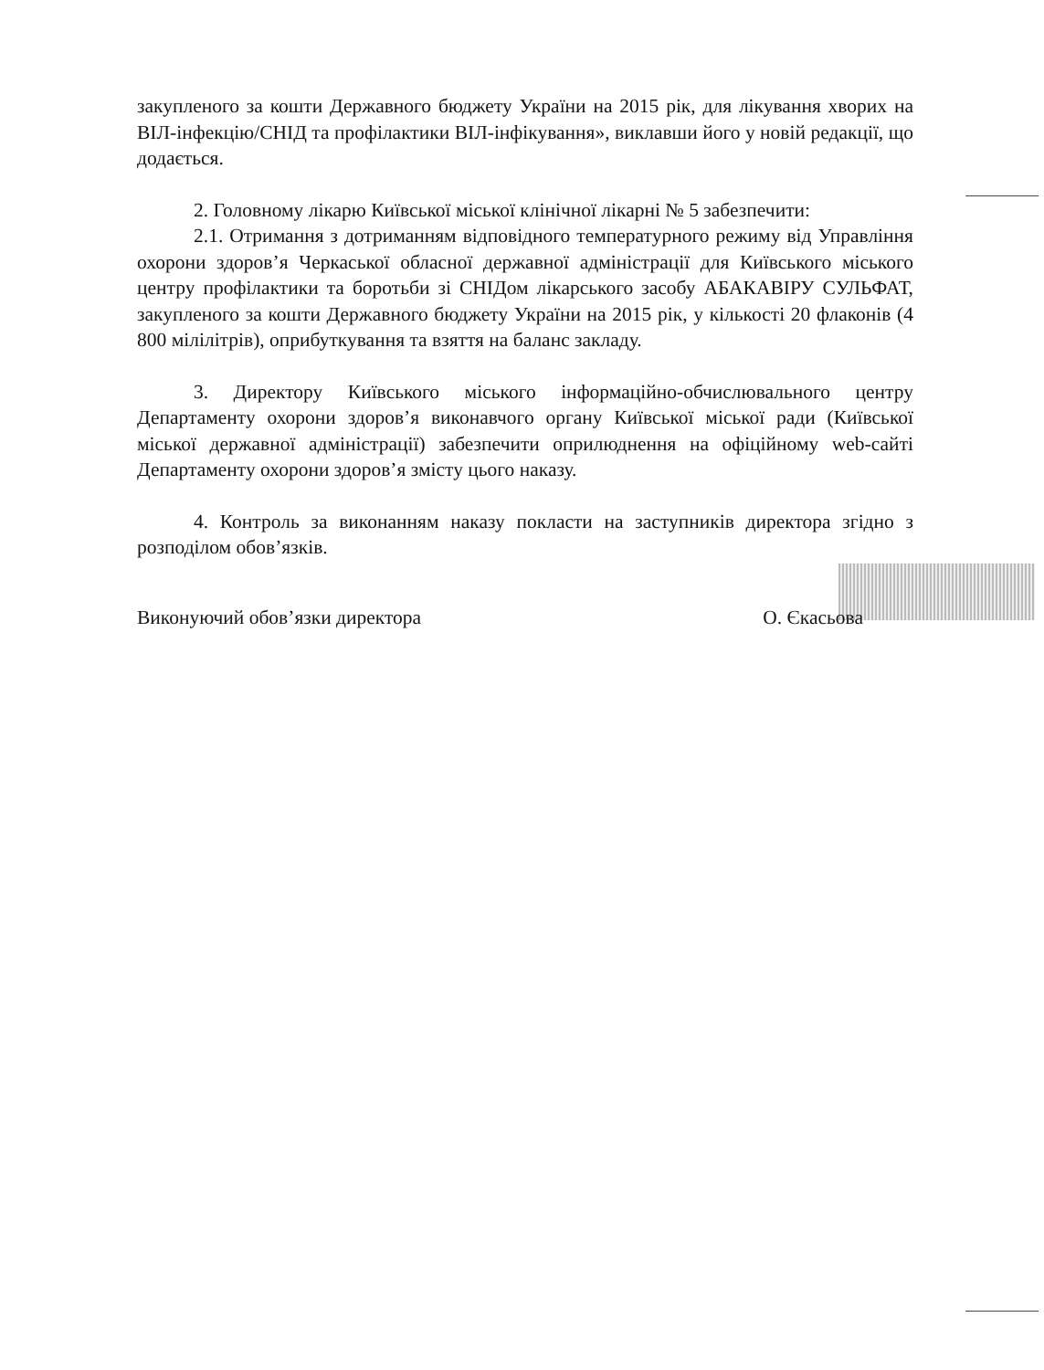закупленого за кошти Державного бюджету України на 2015 рік, для лікування хворих на ВІЛ-інфекцію/СНІД та профілактики ВІЛ-інфікування», виклавши його у новій редакції, що додається.
2. Головному лікарю Київської міської клінічної лікарні № 5 забезпечити:
2.1. Отримання з дотриманням відповідного температурного режиму від Управління охорони здоров’я Черкаської обласної державної адміністрації для Київського міського центру профілактики та боротьби зі СНІДом лікарського засобу АБАКАВІРУ СУЛЬФАТ, закупленого за кошти Державного бюджету України на 2015 рік, у кількості 20 флаконів (4 800 мілілітрів), оприбуткування та взяття на баланс закладу.
3. Директору Київського міського інформаційно-обчислювального центру Департаменту охорони здоров’я виконавчого органу Київської міської ради (Київської міської державної адміністрації) забезпечити оприлюднення на офіційному web-сайті Департаменту охорони здоров’я змісту цього наказу.
4. Контроль за виконанням наказу покласти на заступників директора згідно з розподілом обов’язків.
Виконуючий обов’язки директора О. Єкасьова